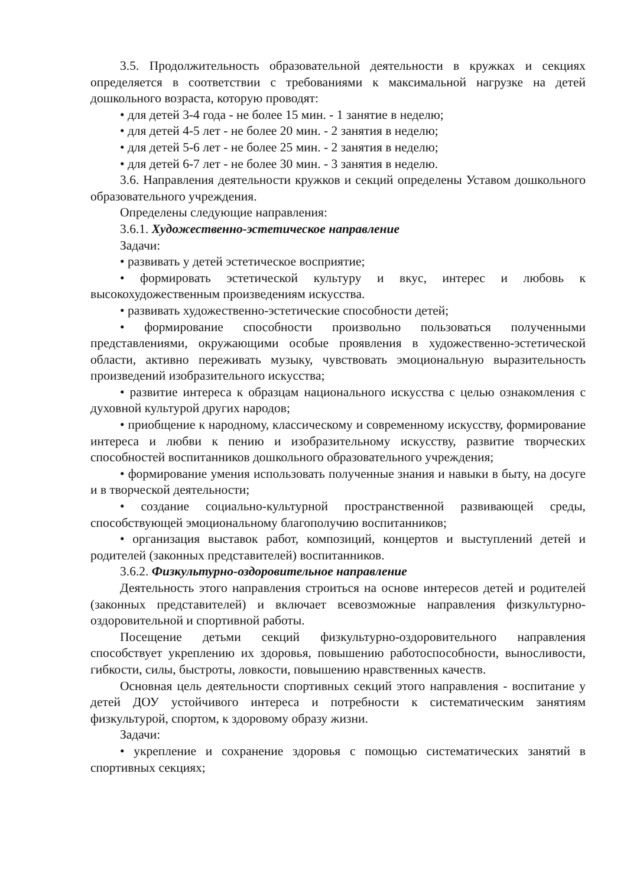3.5. Продолжительность образовательной деятельности в кружках и секциях определяется в соответствии с требованиями к максимальной нагрузке на детей дошкольного возраста, которую проводят:
• для детей 3-4 года - не более 15 мин. - 1 занятие в неделю;
• для детей 4-5 лет - не более 20 мин. - 2 занятия в неделю;
• для детей 5-6 лет - не более 25 мин. - 2 занятия в неделю;
• для детей 6-7 лет - не более 30 мин. - 3 занятия в неделю.
3.6. Направления деятельности кружков и секций определены Уставом дошкольного образовательного учреждения.
Определены следующие направления:
3.6.1. Художественно-эстетическое направление
Задачи:
• развивать у детей эстетическое восприятие;
• формировать эстетической культуру и вкус, интерес и любовь к высокохудожественным произведениям искусства.
• развивать художественно-эстетические способности детей;
• формирование способности произвольно пользоваться полученными представлениями, окружающими особые проявления в художественно-эстетической области, активно переживать музыку, чувствовать эмоциональную выразительность произведений изобразительного искусства;
• развитие интереса к образцам национального искусства с целью ознакомления с духовной культурой других народов;
• приобщение к народному, классическому и современному искусству, формирование интереса и любви к пению и изобразительному искусству, развитие творческих способностей воспитанников дошкольного образовательного учреждения;
• формирование умения использовать полученные знания и навыки в быту, на досуге и в творческой деятельности;
• создание социально-культурной пространственной развивающей среды, способствующей эмоциональному благополучию воспитанников;
• организация выставок работ, композиций, концертов и выступлений детей и родителей (законных представителей) воспитанников.
3.6.2. Физкультурно-оздоровительное направление
Деятельность этого направления строиться на основе интересов детей и родителей (законных представителей) и включает всевозможные направления физкультурно-оздоровительной и спортивной работы.
Посещение детьми секций физкультурно-оздоровительного направления способствует укреплению их здоровья, повышению работоспособности, выносливости, гибкости, силы, быстроты, ловкости, повышению нравственных качеств.
Основная цель деятельности спортивных секций этого направления - воспитание у детей ДОУ устойчивого интереса и потребности к систематическим занятиям физкультурой, спортом, к здоровому образу жизни.
Задачи:
• укрепление и сохранение здоровья с помощью систематических занятий в спортивных секциях;